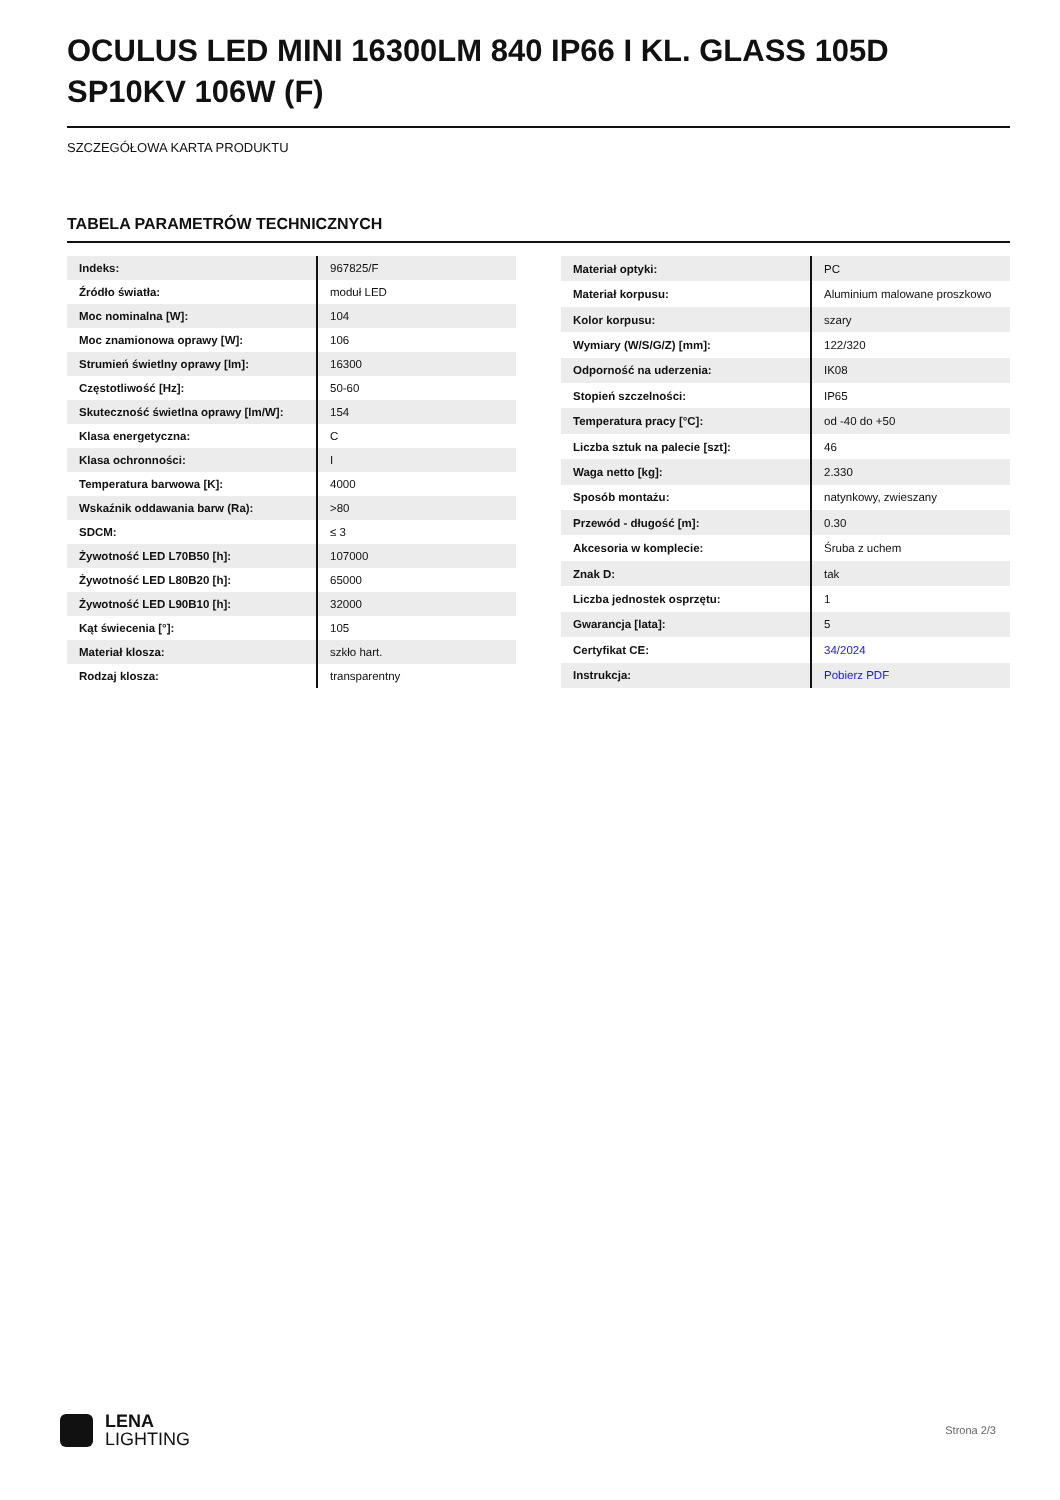OCULUS LED MINI 16300LM 840 IP66 I KL. GLASS 105D SP10KV 106W (F)
SZCZEGÓŁOWA KARTA PRODUKTU
TABELA PARAMETRÓW TECHNICZNYCH
| Indeks: | 967825/F |
| Źródło światła: | moduł LED |
| Moc nominalna [W]: | 104 |
| Moc znamionowa oprawy [W]: | 106 |
| Strumień świetlny oprawy [lm]: | 16300 |
| Częstotliwość [Hz]: | 50-60 |
| Skuteczność świetlna oprawy [lm/W]: | 154 |
| Klasa energetyczna: | C |
| Klasa ochronności: | I |
| Temperatura barwowa [K]: | 4000 |
| Wskaźnik oddawania barw (Ra): | >80 |
| SDCM: | ≤ 3 |
| Żywotność LED L70B50 [h]: | 107000 |
| Żywotność LED L80B20 [h]: | 65000 |
| Żywotność LED L90B10 [h]: | 32000 |
| Kąt świecenia [°]: | 105 |
| Materiał klosza: | szkło hart. |
| Rodzaj klosza: | transparentny |
| Materiał optyki: | PC |
| Materiał korpusu: | Aluminium malowane proszkowo |
| Kolor korpusu: | szary |
| Wymiary (W/S/G/Z) [mm]: | 122/320 |
| Odporność na uderzenia: | IK08 |
| Stopień szczelności: | IP65 |
| Temperatura pracy [°C]: | od -40 do +50 |
| Liczba sztuk na palecie [szt]: | 46 |
| Waga netto [kg]: | 2.330 |
| Sposób montażu: | natynkowy, zwieszany |
| Przewód - długość [m]: | 0.30 |
| Akcesoria w komplecie: | Śruba z uchem |
| Znak D: | tak |
| Liczba jednostek osprzętu: | 1 |
| Gwarancja [lata]: | 5 |
| Certyfikat CE: | 34/2024 |
| Instrukcja: | Pobierz PDF |
LENA
LIGHTING
Strona 2/3